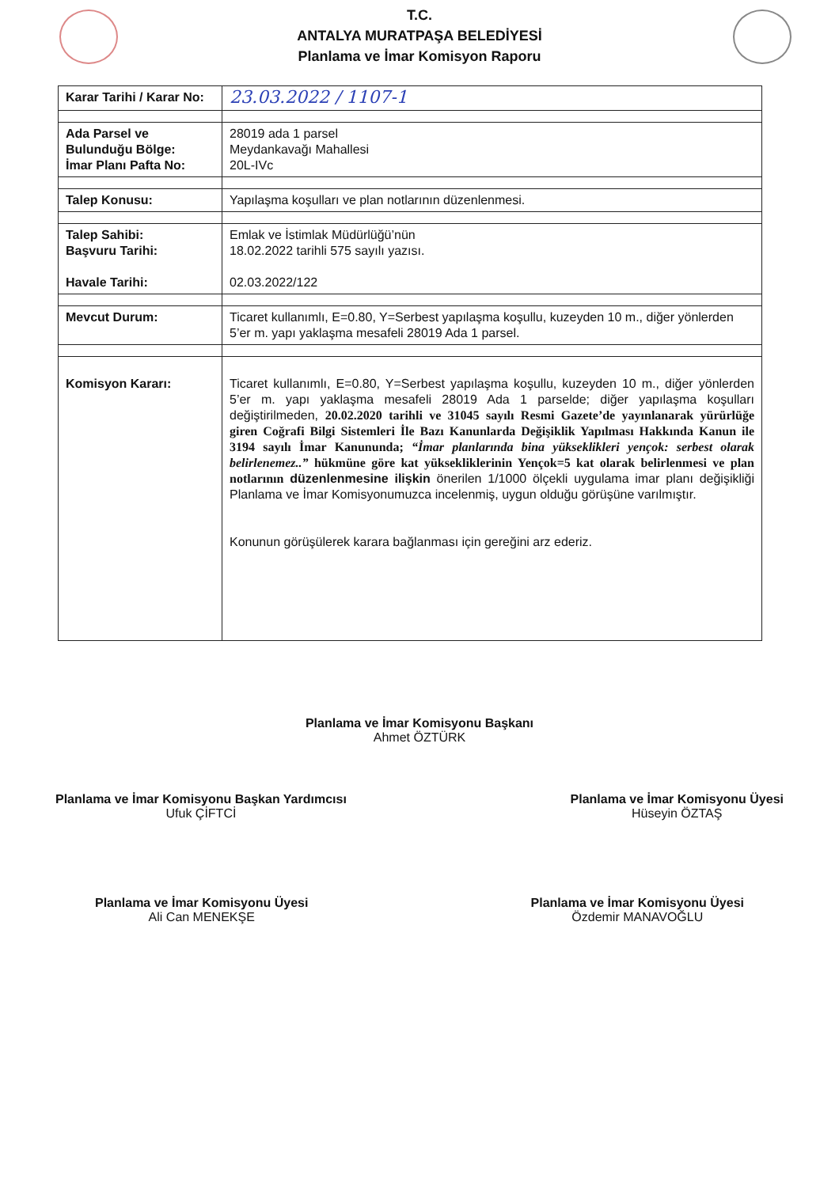T.C.
ANTALYA MURATPAŞA BELEDİYESİ
Planlama ve İmar Komisyon Raporu
| Karar Tarihi / Karar No: | 23.03.2022 / 1107-1 |
| Ada Parsel ve Bulunduğu Bölge: İmar Planı Pafta No: | 28019 ada 1 parsel Meydankavağı Mahallesi 20L-IVc |
| Talep Konusu: | Yapılaşma koşulları ve plan notlarının düzenlenmesi. |
| Talep Sahibi: Başvuru Tarihi: Havale Tarihi: | Emlak ve İstimlak Müdürlüğü’nün 18.02.2022 tarihli 575 sayılı yazısı. 02.03.2022/122 |
| Mevcut Durum: | Ticaret kullanımlı, E=0.80, Y=Serbest yapılaşma koşullu, kuzeyden 10 m., diğer yönlerden 5’er m. yapı yaklaşma mesafeli 28019 Ada 1 parsel. |
| Komisyon Kararı: | Ticaret kullanımlı, E=0.80, Y=Serbest yapılaşma koşullu, kuzeyden 10 m., diğer yönlerden 5’er m. yapı yaklaşma mesafeli 28019 Ada 1 parselde; diğer yapılaşma koşulları değiştirilmeden, 20.02.2020 tarihli ve 31045 sayılı Resmi Gazete’de yayınlanarak yürürlüğe giren Coğrafi Bilgi Sistemleri İle Bazı Kanunlarda Değişiklik Yapılması Hakkında Kanun ile 3194 sayılı İmar Kanununda; “İmar planlarında bina yükseklikleri yençok: serbest olarak belirlenemez..” hükmüne göre kat yüksekliklerinin Yençok=5 kat olarak belirlenmesi ve plan notlarının düzenlenmesine ilişkin önerilen 1/1000 ölçekli uygulama imar planı değişikliği Planlama ve İmar Komisyonumuzca incelenmiş, uygun olduğu görüşüne varılmıştır. Konunun görüşülerek karara bağlanması için gereğini arz ederiz. |
Planlama ve İmar Komisyonu Başkanı
Ahmet ÖZTÜRK
Planlama ve İmar Komisyonu Başkan Yardımcısı
Ufuk ÇİFTCİ
Planlama ve İmar Komisyonu Üyesi
Hüseyin ÖZTAŞ
Planlama ve İmar Komisyonu Üyesi
Ali Can MENEKŞE
Planlama ve İmar Komisyonu Üyesi
Özdemir MANAVOĞLU